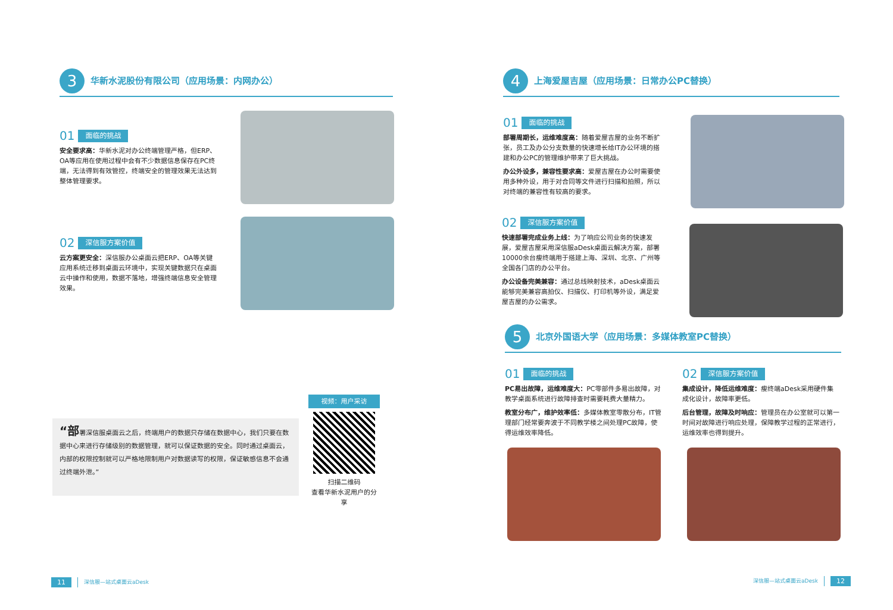3
华新水泥股份有限公司（应用场景：内网办公）
01 面临的挑战
安全要求高：华新水泥对办公终端管理严格，但ERP、OA等应用在使用过程中会有不少数据信息保存在PC终端，无法得到有效管控，终端安全的管理效果无法达到整体管理要求。
02 深信服方案价值
云方案更安全：深信服办公桌面云把ERP、OA等关键应用系统迁移到桌面云环境中，实现关键数据只在桌面云中操作和使用，数据不落地，增强终端信息安全管理效果。
“部署深信服桌面云之后，终端用户的数据只存储在数据中心，我们只要在数据中心来进行存储级别的数据管理，就可以保证数据的安全。同时通过桌面云，内部的权限控制就可以严格地限制用户对数据读写的权限，保证敏感信息不会通过终端外泄。”
视频：用户采访
扫描二维码
查看华新水泥用户的分享
11 深信服—站式桌面云aDesk
4
上海爱屋吉屋（应用场景：日常办公PC替换）
01 面临的挑战
部署周期长，运维难度高：随着爱屋吉屋的业务不断扩张，员工及办公分支数量的快速增长给IT办公环境的搭建和办公PC的管理维护带来了巨大挑战。
办公外设多，兼容性要求高：爱屋吉屋在办公时需要使用多种外设，用于对合同等文件进行扫描和拍照，所以对终端的兼容性有较高的要求。
02 深信服方案价值
快速部署完成业务上线：为了响应公司业务的快速发展，爱屋吉屋采用深信服aDesk桌面云解决方案，部署10000余台瘦终端用于搭建上海、深圳、北京、广州等全国各门店的办公平台。
办公设备完美兼容：通过总线映射技术，aDesk桌面云能够完美兼容高拍仪、扫描仪、打印机等外设，满足爱屋吉屋的办公需求。
5
北京外国语大学（应用场景：多媒体教室PC替换）
01 面临的挑战
PC易出故障，运维难度大：PC零部件多易出故障，对教学桌面系统进行故障排查时需要耗费大量精力。
教室分布广，维护效率低：多媒体教室零散分布，IT管理部门经常要奔波于不同教学楼之间处理PC故障，使得运维效率降低。
02 深信服方案价值
集成设计，降低运维难度：瘦终端aDesk采用硬件集成化设计，故障率更低。
后台管理，故障及时响应：管理员在办公室就可以第一时间对故障进行响应处理，保障教学过程的正常进行，运维效率也得到提升。
深信服—站式桌面云aDesk 12